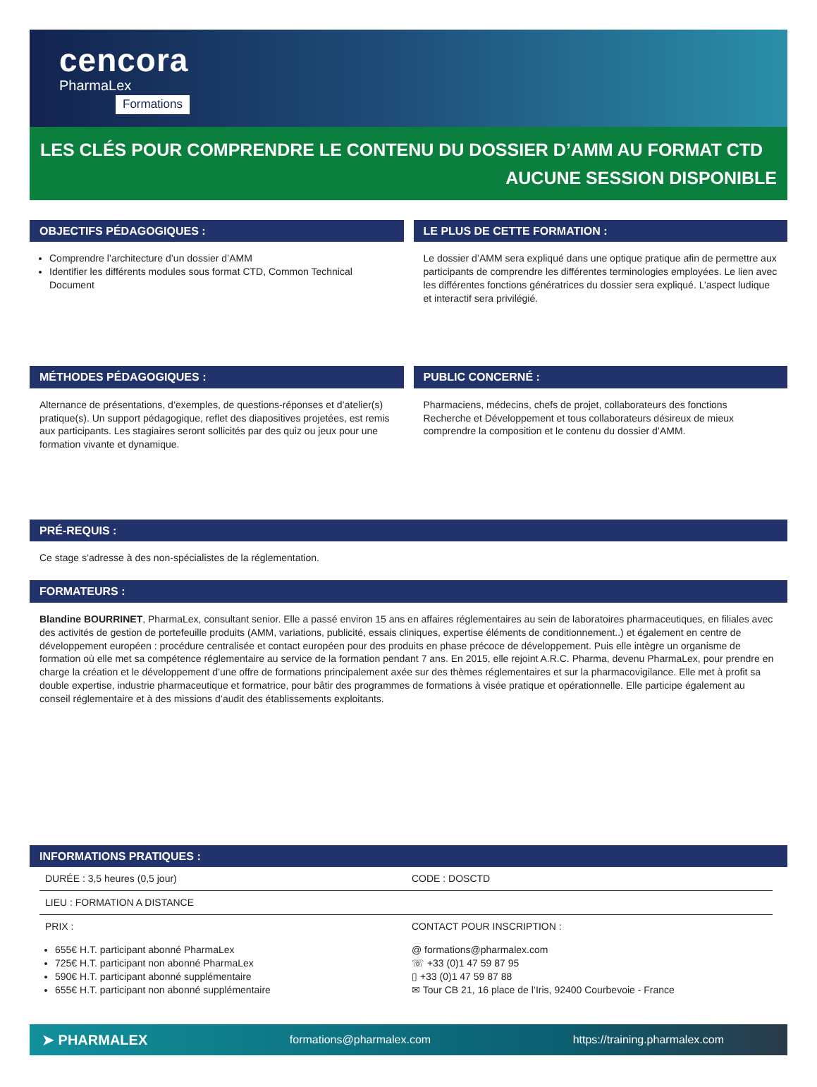cencora
PharmaLex
Formations
LES CLÉS POUR COMPRENDRE LE CONTENU DU DOSSIER D’AMM AU FORMAT CTD
AUCUNE SESSION DISPONIBLE
OBJECTIFS PÉDAGOGIQUES :
Comprendre l’architecture d’un dossier d’AMM
Identifier les différents modules sous format CTD, Common Technical Document
LE PLUS DE CETTE FORMATION :
Le dossier d’AMM sera expliqué dans une optique pratique afin de permettre aux participants de comprendre les différentes terminologies employées. Le lien avec les différentes fonctions génératrices du dossier sera expliqué. L’aspect ludique et interactif sera privilégié.
MÉTHODES PÉDAGOGIQUES :
Alternance de présentations, d’exemples, de questions-réponses et d’atelier(s) pratique(s). Un support pédagogique, reflet des diapositives projetées, est remis aux participants. Les stagiaires seront sollicités par des quiz ou jeux pour une formation vivante et dynamique.
PUBLIC CONCERNÉ :
Pharmaciens, médecins, chefs de projet, collaborateurs des fonctions Recherche et Développement et tous collaborateurs désireux de mieux comprendre la composition et le contenu du dossier d’AMM.
PRÉ-REQUIS :
Ce stage s’adresse à des non-spécialistes de la réglementation.
FORMATEURS :
Blandine BOURRINET, PharmaLex, consultant senior. Elle a passé environ 15 ans en affaires réglementaires au sein de laboratoires pharmaceutiques, en filiales avec des activités de gestion de portefeuille produits (AMM, variations, publicité, essais cliniques, expertise éléments de conditionnement..) et également en centre de développement européen : procédure centralisée et contact européen pour des produits en phase précoce de développement. Puis elle intègre un organisme de formation où elle met sa compétence réglementaire au service de la formation pendant 7 ans. En 2015, elle rejoint A.R.C. Pharma, devenu PharmaLex, pour prendre en charge la création et le développement d’une offre de formations principalement axée sur des thèmes réglementaires et sur la pharmacovigilance. Elle met à profit sa double expertise, industrie pharmaceutique et formatrice, pour bâtir des programmes de formations à visée pratique et opérationnelle. Elle participe également au conseil réglementaire et à des missions d’audit des établissements exploitants.
INFORMATIONS PRATIQUES :
| DURÉE : 3,5 heures (0,5 jour) | CODE : DOSCTD |
| LIEU : FORMATION A DISTANCE | |
| PRIX : | CONTACT POUR INSCRIPTION : |
| 655€ H.T. participant abonné PharmaLex 725€ H.T. participant non abonné PharmaLex 590€ H.T. participant abonné supplémentaire 655€ H.T. participant non abonné supplémentaire | @ formations@pharmalex.com ☏ +33 (0)1 47 59 87 95 ▯ +33 (0)1 47 59 87 88 ✉ Tour CB 21, 16 place de l’Iris, 92400 Courbevoie - France |
➤ PHARMALEX formations@pharmalex.com https://training.pharmalex.com